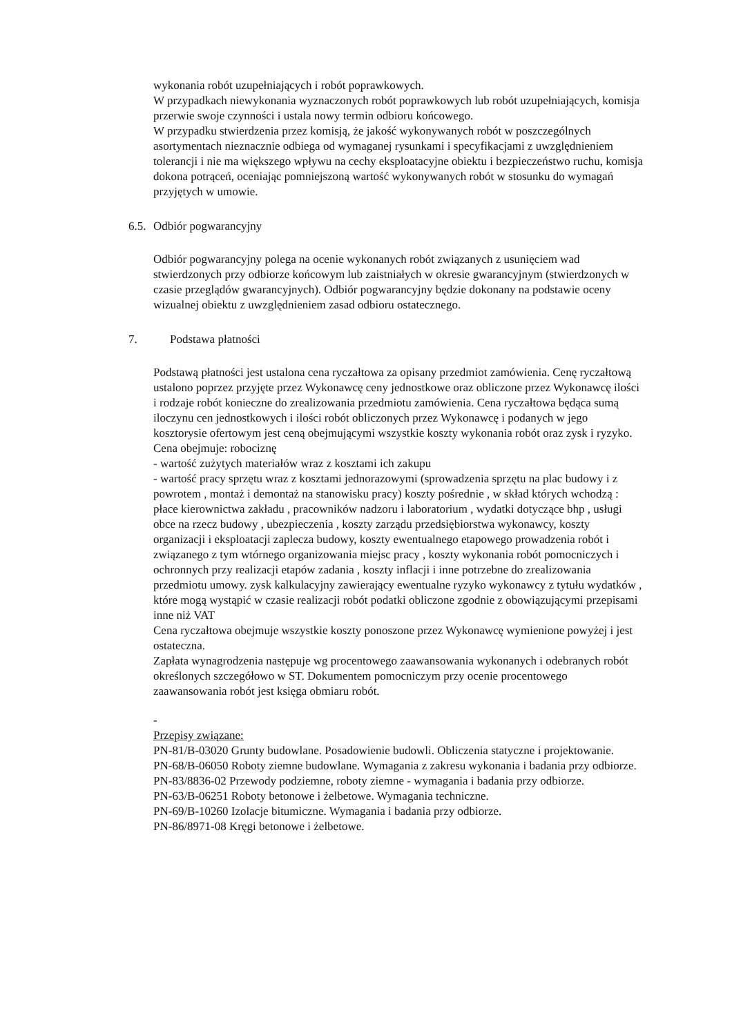wykonania robót uzupełniających i robót poprawkowych.
W przypadkach niewykonania wyznaczonych robót poprawkowych lub robót uzupełniających, komisja przerwie swoje czynności i ustala nowy termin odbioru końcowego.
W przypadku stwierdzenia przez komisją, że jakość wykonywanych robót w poszczególnych asortymentach nieznacznie odbiega od wymaganej rysunkami i specyfikacjami z uwzględnieniem tolerancji i nie ma większego wpływu na cechy eksploatacyjne obiektu i bezpieczeństwo ruchu, komisja dokona potrąceń, oceniając pomniejszoną wartość wykonywanych robót w stosunku do wymagań przyjętych w umowie.
6.5. Odbiór pogwarancyjny
Odbiór pogwarancyjny polega na ocenie wykonanych robót związanych z usunięciem wad stwierdzonych przy odbiorze końcowym lub zaistniałych w okresie gwarancyjnym (stwierdzonych w czasie przeglądów gwarancyjnych). Odbiór pogwarancyjny będzie dokonany na podstawie oceny wizualnej obiektu z uwzględnieniem zasad odbioru ostatecznego.
7. Podstawa płatności
Podstawą płatności jest ustalona cena ryczałtowa za opisany przedmiot zamówienia. Cenę ryczałtową ustalono poprzez przyjęte przez Wykonawcę ceny jednostkowe oraz obliczone przez Wykonawcę ilości i rodzaje robót konieczne do zrealizowania przedmiotu zamówienia. Cena ryczałtowa będąca sumą iloczynu cen jednostkowych i ilości robót obliczonych przez Wykonawcę i podanych w jego kosztorysie ofertowym jest ceną obejmującymi wszystkie koszty wykonania robót oraz zysk i ryzyko. Cena obejmuje: robociznę
- wartość zużytych materiałów wraz z kosztami ich zakupu
- wartość pracy sprzętu wraz z kosztami jednorazowymi (sprowadzenia sprzętu na plac budowy i z powrotem , montaż i demontaż na stanowisku pracy) koszty pośrednie , w skład których wchodzą : płace kierownictwa zakładu , pracowników nadzoru i laboratorium , wydatki dotyczące bhp , usługi obce na rzecz budowy , ubezpieczenia , koszty zarządu przedsiębiorstwa wykonawcy, koszty organizacji i eksploatacji zaplecza budowy, koszty ewentualnego etapowego prowadzenia robót i związanego z tym wtórnego organizowania miejsc pracy , koszty wykonania robót pomocniczych i ochronnych przy realizacji etapów zadania , koszty inflacji i inne potrzebne do zrealizowania przedmiotu umowy. zysk kalkulacyjny zawierający ewentualne ryzyko wykonawcy z tytułu wydatków , które mogą wystąpić w czasie realizacji robót podatki obliczone zgodnie z obowiązującymi przepisami inne niż VAT
Cena ryczałtowa obejmuje wszystkie koszty ponoszone przez Wykonawcę wymienione powyżej i jest ostateczna.
Zapłata wynagrodzenia następuje wg procentowego zaawansowania wykonanych i odebranych robót określonych szczegółowo w ST. Dokumentem pomocniczym przy ocenie procentowego zaawansowania robót jest księga obmiaru robót.
-
Przepisy związane:
PN-81/B-03020 Grunty budowlane. Posadowienie budowli. Obliczenia statyczne i projektowanie.
PN-68/B-06050 Roboty ziemne budowlane. Wymagania z zakresu wykonania i badania przy odbiorze.
PN-83/8836-02 Przewody podziemne, roboty ziemne - wymagania i badania przy odbiorze.
PN-63/B-06251 Roboty betonowe i żelbetowe. Wymagania techniczne.
PN-69/B-10260 Izolacje bitumiczne. Wymagania i badania przy odbiorze.
PN-86/8971-08 Kręgi betonowe i żelbetowe.